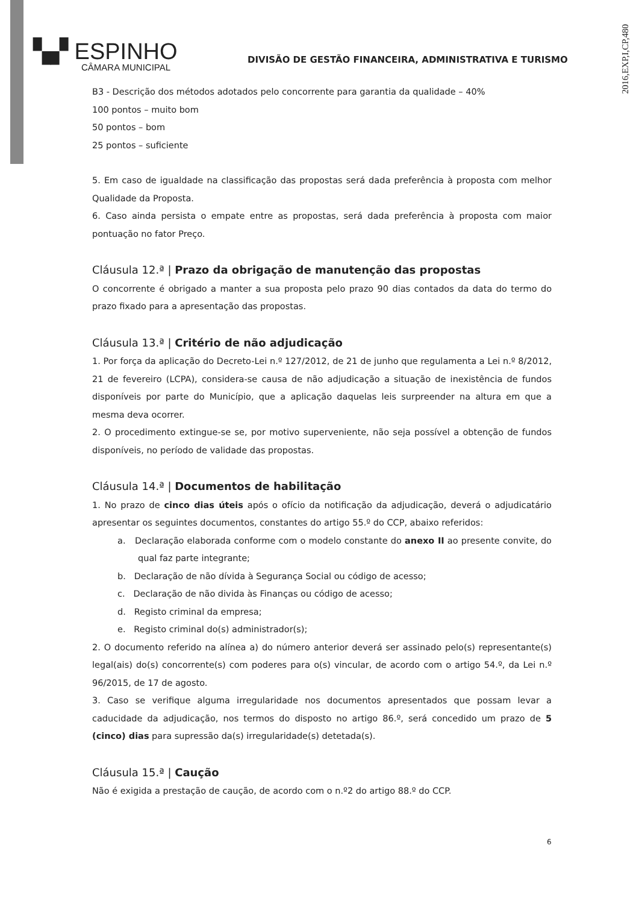2016,EXP,I,CP,480
▚▞ ESPINHO
CÂMARA MUNICIPAL
DIVISÃO DE GESTÃO FINANCEIRA, ADMINISTRATIVA E TURISMO
B3 - Descrição dos métodos adotados pelo concorrente para garantia da qualidade – 40%
100 pontos – muito bom
50 pontos – bom
25 pontos – suficiente
5. Em caso de igualdade na classificação das propostas será dada preferência à proposta com melhor Qualidade da Proposta.
6. Caso ainda persista o empate entre as propostas, será dada preferência à proposta com maior pontuação no fator Preço.
Cláusula 12.ª | Prazo da obrigação de manutenção das propostas
O concorrente é obrigado a manter a sua proposta pelo prazo 90 dias contados da data do termo do prazo fixado para a apresentação das propostas.
Cláusula 13.ª | Critério de não adjudicação
1. Por força da aplicação do Decreto-Lei n.º 127/2012, de 21 de junho que regulamenta a Lei n.º 8/2012, 21 de fevereiro (LCPA), considera-se causa de não adjudicação a situação de inexistência de fundos disponíveis por parte do Município, que a aplicação daquelas leis surpreender na altura em que a mesma deva ocorrer.
2. O procedimento extingue-se se, por motivo superveniente, não seja possível a obtenção de fundos disponíveis, no período de validade das propostas.
Cláusula 14.ª | Documentos de habilitação
1. No prazo de cinco dias úteis após o ofício da notificação da adjudicação, deverá o adjudicatário apresentar os seguintes documentos, constantes do artigo 55.º do CCP, abaixo referidos:
a. Declaração elaborada conforme com o modelo constante do anexo II ao presente convite, do qual faz parte integrante;
b. Declaração de não dívida à Segurança Social ou código de acesso;
c. Declaração de não divida às Finanças ou código de acesso;
d. Registo criminal da empresa;
e. Registo criminal do(s) administrador(s);
2. O documento referido na alínea a) do número anterior deverá ser assinado pelo(s) representante(s) legal(ais) do(s) concorrente(s) com poderes para o(s) vincular, de acordo com o artigo 54.º, da Lei n.º 96/2015, de 17 de agosto.
3. Caso se verifique alguma irregularidade nos documentos apresentados que possam levar a caducidade da adjudicação, nos termos do disposto no artigo 86.º, será concedido um prazo de 5 (cinco) dias para supressão da(s) irregularidade(s) detetada(s).
Cláusula 15.ª | Caução
Não é exigida a prestação de caução, de acordo com o n.º2 do artigo 88.º do CCP.
6